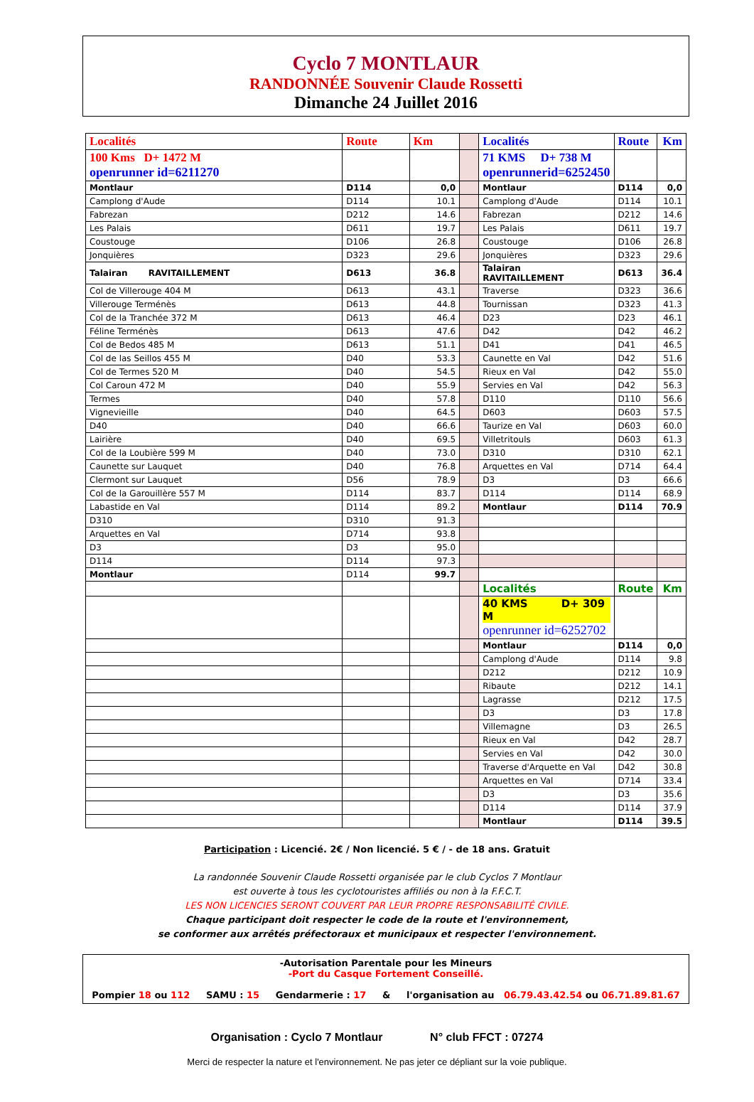Cyclo 7 MONTLAUR
RANDONNÉE Souvenir Claude Rossetti
Dimanche 24 Juillet 2016
| Localités | Route | Km | | Localités | Route | Km |
| 100 Kms D+ 1472 M openrunner id=6211270 | | | | 71 KMS D+ 738 M openrunnerid=6252450 | | |
| Montlaur | D114 | 0,0 | | Montlaur | D114 | 0,0 |
| Camplong d'Aude | D114 | 10.1 | | Camplong d'Aude | D114 | 10.1 |
| Fabrezan | D212 | 14.6 | | Fabrezan | D212 | 14.6 |
| Les Palais | D611 | 19.7 | | Les Palais | D611 | 19.7 |
| Coustouge | D106 | 26.8 | | Coustouge | D106 | 26.8 |
| Jonquières | D323 | 29.6 | | Jonquières | D323 | 29.6 |
| Talairan RAVITAILLEMENT | D613 | 36.8 | | Talairan RAVITAILLEMENT | D613 | 36.4 |
| Col de Villerouge 404 M | D613 | 43.1 | | Traverse | D323 | 36.6 |
| Villerouge Terménès | D613 | 44.8 | | Tournissan | D323 | 41.3 |
| Col de la Tranchée 372 M | D613 | 46.4 | | D23 | D23 | 46.1 |
| Féline Terménès | D613 | 47.6 | | D42 | D42 | 46.2 |
| Col de Bedos 485 M | D613 | 51.1 | | D41 | D41 | 46.5 |
| Col de las Seillos 455 M | D40 | 53.3 | | Caunette en Val | D42 | 51.6 |
| Col de Termes 520 M | D40 | 54.5 | | Rieux en Val | D42 | 55.0 |
| Col Caroun 472 M | D40 | 55.9 | | Servies en Val | D42 | 56.3 |
| Termes | D40 | 57.8 | | D110 | D110 | 56.6 |
| Vignevieille | D40 | 64.5 | | D603 | D603 | 57.5 |
| D40 | D40 | 66.6 | | Taurize en Val | D603 | 60.0 |
| Lairière | D40 | 69.5 | | Villetritouls | D603 | 61.3 |
| Col de la Loubière 599 M | D40 | 73.0 | | D310 | D310 | 62.1 |
| Caunette sur Lauquet | D40 | 76.8 | | Arquettes en Val | D714 | 64.4 |
| Clermont sur Lauquet | D56 | 78.9 | | D3 | D3 | 66.6 |
| Col de la Garouillère 557 M | D114 | 83.7 | | D114 | D114 | 68.9 |
| Labastide en Val | D114 | 89.2 | | Montlaur | D114 | 70.9 |
| D310 | D310 | 91.3 | | | | |
| Arquettes en Val | D714 | 93.8 | | | | |
| D3 | D3 | 95.0 | | | | |
| D114 | D114 | 97.3 | | | | |
| Montlaur | D114 | 99.7 | | | | |
| | | | | Localités | Route | Km |
| | | | | 40 KMS D+ 309 M openrunner id=6252702 | | |
| | | | | Montlaur | D114 | 0,0 |
| | | | | Camplong d'Aude | D114 | 9.8 |
| | | | | D212 | D212 | 10.9 |
| | | | | Ribaute | D212 | 14.1 |
| | | | | Lagrasse | D212 | 17.5 |
| | | | | D3 | D3 | 17.8 |
| | | | | Villemagne | D3 | 26.5 |
| | | | | Rieux en Val | D42 | 28.7 |
| | | | | Servies en Val | D42 | 30.0 |
| | | | | Traverse d'Arquette en Val | D42 | 30.8 |
| | | | | Arquettes en Val | D714 | 33.4 |
| | | | | D3 | D3 | 35.6 |
| | | | | D114 | D114 | 37.9 |
| | | | | Montlaur | D114 | 39.5 |
Participation : Licencié. 2€ / Non licencié. 5 € / - de 18 ans. Gratuit
La randonnée Souvenir Claude Rossetti organisée par le club Cyclos 7 Montlaur
est ouverte à tous les cyclotouristes affiliés ou non à la F.F.C.T.
LES NON LICENCIES SERONT COUVERT PAR LEUR PROPRE RESPONSABILITÉ CIVILE.
Chaque participant doit respecter le code de la route et l'environnement,
se conformer aux arrêtés préfectoraux et municipaux et respecter l'environnement.
-Autorisation Parentale pour les Mineurs
-Port du Casque Fortement Conseillé.
Pompier 18 ou 112 SAMU : 15 Gendarmerie : 17 & l'organisation au 06.79.43.42.54 ou 06.71.89.81.67
Organisation : Cyclo 7 Montlaur N° club FFCT : 07274
Merci de respecter la nature et l'environnement. Ne pas jeter ce dépliant sur la voie publique.